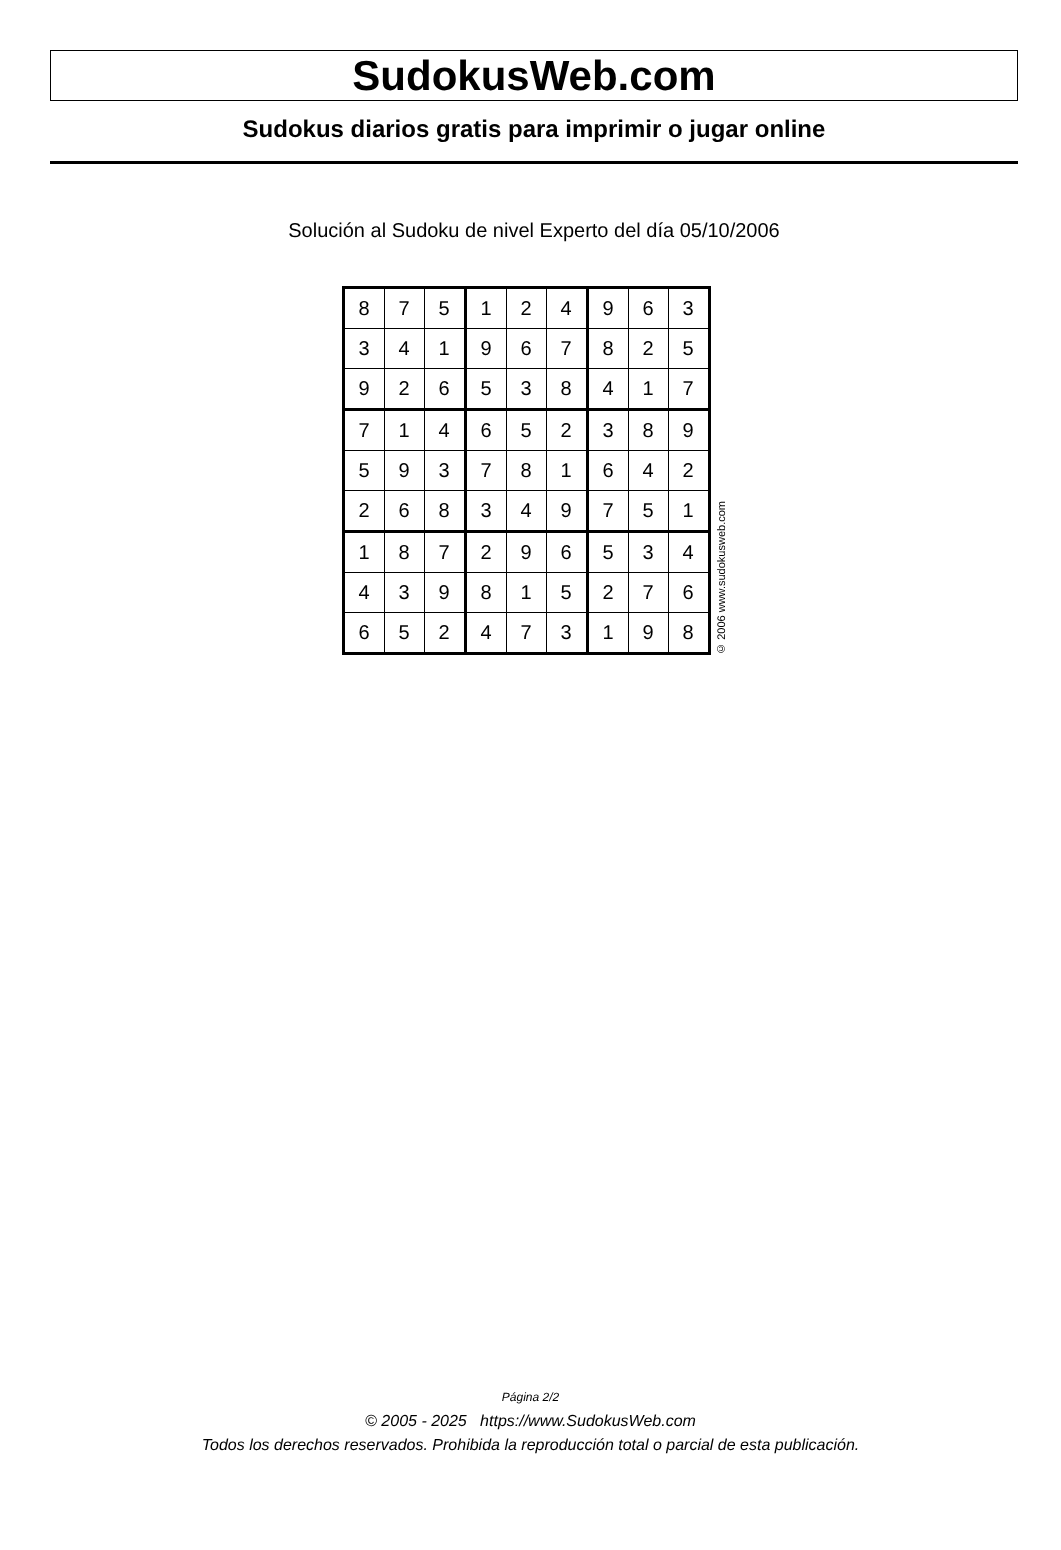SudokusWeb.com
Sudokus diarios gratis para imprimir o jugar online
Solución al Sudoku de nivel Experto del día 05/10/2006
| 8 | 7 | 5 | 1 | 2 | 4 | 9 | 6 | 3 |
| 3 | 4 | 1 | 9 | 6 | 7 | 8 | 2 | 5 |
| 9 | 2 | 6 | 5 | 3 | 8 | 4 | 1 | 7 |
| 7 | 1 | 4 | 6 | 5 | 2 | 3 | 8 | 9 |
| 5 | 9 | 3 | 7 | 8 | 1 | 6 | 4 | 2 |
| 2 | 6 | 8 | 3 | 4 | 9 | 7 | 5 | 1 |
| 1 | 8 | 7 | 2 | 9 | 6 | 5 | 3 | 4 |
| 4 | 3 | 9 | 8 | 1 | 5 | 2 | 7 | 6 |
| 6 | 5 | 2 | 4 | 7 | 3 | 1 | 9 | 8 |
© 2006 www.sudokusweb.com
Página 2/2
© 2005 - 2025 https://www.SudokusWeb.com
Todos los derechos reservados. Prohibida la reproducción total o parcial de esta publicación.